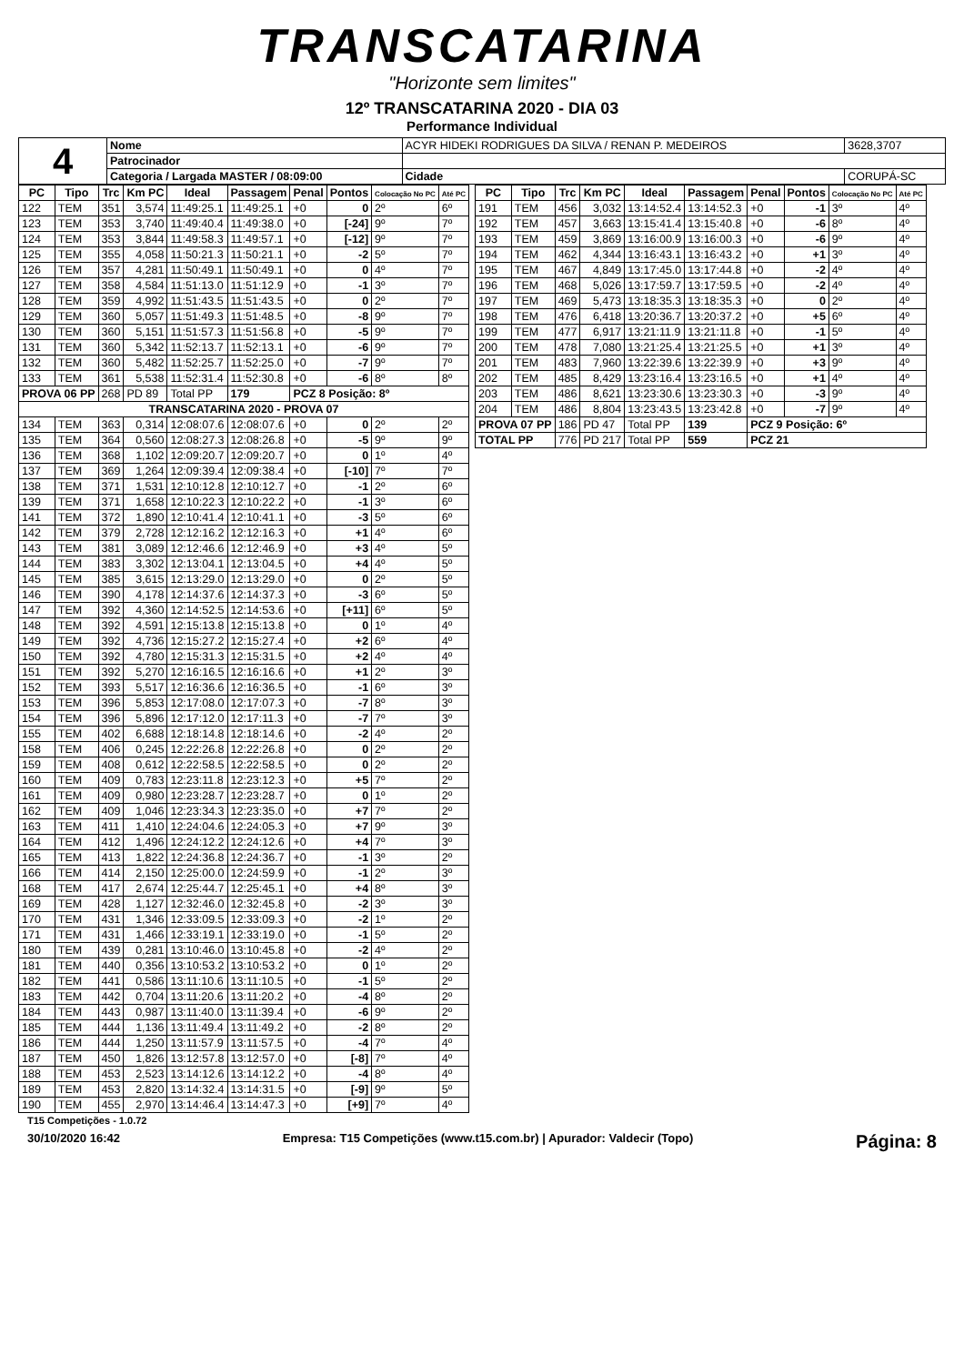TRANSCATARINA
"Horizonte sem limites"
12º TRANSCATARINA 2020 - DIA 03
Performance Individual
| 4 | Nome | ACYR HIDEKI RODRIGUES DA SILVA / RENAN P. MEDEIROS | | | 3628,3707 |
| | Patrocinador | | | | |
| | Categoria / Largada MASTER / 08:09:00 | | Cidade | CORUPÁ-SC | |
| PC | Tipo | Trc | Km PC | Ideal | Passagem | Penal | Pontos | Colocação No PC | Até PC |
| --- | --- | --- | --- | --- | --- | --- | --- | --- | --- |
| 122 | TEM | 351 | 3,574 | 11:49:25.1 | 11:49:25.1 | +0 | 0 | 2º | 6º |
| 123 | TEM | 353 | 3,740 | 11:49:40.4 | 11:49:38.0 | +0 | [-24] | 9º | 7º |
| 124 | TEM | 353 | 3,844 | 11:49:58.3 | 11:49:57.1 | +0 | [-12] | 9º | 7º |
| 125 | TEM | 355 | 4,058 | 11:50:21.3 | 11:50:21.1 | +0 | -2 | 5º | 7º |
| 126 | TEM | 357 | 4,281 | 11:50:49.1 | 11:50:49.1 | +0 | 0 | 4º | 7º |
| 127 | TEM | 358 | 4,584 | 11:51:13.0 | 11:51:12.9 | +0 | -1 | 3º | 7º |
| 128 | TEM | 359 | 4,992 | 11:51:43.5 | 11:51:43.5 | +0 | 0 | 2º | 7º |
| 129 | TEM | 360 | 5,057 | 11:51:49.3 | 11:51:48.5 | +0 | -8 | 9º | 7º |
| 130 | TEM | 360 | 5,151 | 11:51:57.3 | 11:51:56.8 | +0 | -5 | 9º | 7º |
| 131 | TEM | 360 | 5,342 | 11:52:13.7 | 11:52:13.1 | +0 | -6 | 9º | 7º |
| 132 | TEM | 360 | 5,482 | 11:52:25.7 | 11:52:25.0 | +0 | -7 | 9º | 7º |
| 133 | TEM | 361 | 5,538 | 11:52:31.4 | 11:52:30.8 | +0 | -6 | 8º | 8º |
| PROVA 06 PP | | 268 | PD 89 | Total PP | 179 | PCZ 8 Posição: 8º | | | |
| TRANSCATARINA 2020 - PROVA 07 | | | | | | | | | |
| 134 | TEM | 363 | 0,314 | 12:08:07.6 | 12:08:07.6 | +0 | 0 | 2º | 2º |
| 135 | TEM | 364 | 0,560 | 12:08:27.3 | 12:08:26.8 | +0 | -5 | 9º | 9º |
| 136 | TEM | 368 | 1,102 | 12:09:20.7 | 12:09:20.7 | +0 | 0 | 1º | 4º |
| 137 | TEM | 369 | 1,264 | 12:09:39.4 | 12:09:38.4 | +0 | [-10] | 7º | 7º |
| 138 | TEM | 371 | 1,531 | 12:10:12.8 | 12:10:12.7 | +0 | -1 | 2º | 6º |
| 139 | TEM | 371 | 1,658 | 12:10:22.3 | 12:10:22.2 | +0 | -1 | 3º | 6º |
| 141 | TEM | 372 | 1,890 | 12:10:41.4 | 12:10:41.1 | +0 | -3 | 5º | 6º |
| 142 | TEM | 379 | 2,728 | 12:12:16.2 | 12:12:16.3 | +0 | +1 | 4º | 6º |
| 143 | TEM | 381 | 3,089 | 12:12:46.6 | 12:12:46.9 | +0 | +3 | 4º | 5º |
| 144 | TEM | 383 | 3,302 | 12:13:04.1 | 12:13:04.5 | +0 | +4 | 4º | 5º |
| 145 | TEM | 385 | 3,615 | 12:13:29.0 | 12:13:29.0 | +0 | 0 | 2º | 5º |
| 146 | TEM | 390 | 4,178 | 12:14:37.6 | 12:14:37.3 | +0 | -3 | 6º | 5º |
| 147 | TEM | 392 | 4,360 | 12:14:52.5 | 12:14:53.6 | +0 | [+11] | 6º | 5º |
| 148 | TEM | 392 | 4,591 | 12:15:13.8 | 12:15:13.8 | +0 | 0 | 1º | 4º |
| 149 | TEM | 392 | 4,736 | 12:15:27.2 | 12:15:27.4 | +0 | +2 | 6º | 4º |
| 150 | TEM | 392 | 4,780 | 12:15:31.3 | 12:15:31.5 | +0 | +2 | 4º | 4º |
| 151 | TEM | 392 | 5,270 | 12:16:16.5 | 12:16:16.6 | +0 | +1 | 2º | 3º |
| 152 | TEM | 393 | 5,517 | 12:16:36.6 | 12:16:36.5 | +0 | -1 | 6º | 3º |
| 153 | TEM | 396 | 5,853 | 12:17:08.0 | 12:17:07.3 | +0 | -7 | 8º | 3º |
| 154 | TEM | 396 | 5,896 | 12:17:12.0 | 12:17:11.3 | +0 | -7 | 7º | 3º |
| 155 | TEM | 402 | 6,688 | 12:18:14.8 | 12:18:14.6 | +0 | -2 | 4º | 2º |
| 158 | TEM | 406 | 0,245 | 12:22:26.8 | 12:22:26.8 | +0 | 0 | 2º | 2º |
| 159 | TEM | 408 | 0,612 | 12:22:58.5 | 12:22:58.5 | +0 | 0 | 2º | 2º |
| 160 | TEM | 409 | 0,783 | 12:23:11.8 | 12:23:12.3 | +0 | +5 | 7º | 2º |
| 161 | TEM | 409 | 0,980 | 12:23:28.7 | 12:23:28.7 | +0 | 0 | 1º | 2º |
| 162 | TEM | 409 | 1,046 | 12:23:34.3 | 12:23:35.0 | +0 | +7 | 7º | 2º |
| 163 | TEM | 411 | 1,410 | 12:24:04.6 | 12:24:05.3 | +0 | +7 | 9º | 3º |
| 164 | TEM | 412 | 1,496 | 12:24:12.2 | 12:24:12.6 | +0 | +4 | 7º | 3º |
| 165 | TEM | 413 | 1,822 | 12:24:36.8 | 12:24:36.7 | +0 | -1 | 3º | 2º |
| 166 | TEM | 414 | 2,150 | 12:25:00.0 | 12:24:59.9 | +0 | -1 | 2º | 3º |
| 168 | TEM | 417 | 2,674 | 12:25:44.7 | 12:25:45.1 | +0 | +4 | 8º | 3º |
| 169 | TEM | 428 | 1,127 | 12:32:46.0 | 12:32:45.8 | +0 | -2 | 3º | 3º |
| 170 | TEM | 431 | 1,346 | 12:33:09.5 | 12:33:09.3 | +0 | -2 | 1º | 2º |
| 171 | TEM | 431 | 1,466 | 12:33:19.1 | 12:33:19.0 | +0 | -1 | 5º | 2º |
| 180 | TEM | 439 | 0,281 | 13:10:46.0 | 13:10:45.8 | +0 | -2 | 4º | 2º |
| 181 | TEM | 440 | 0,356 | 13:10:53.2 | 13:10:53.2 | +0 | 0 | 1º | 2º |
| 182 | TEM | 441 | 0,586 | 13:11:10.6 | 13:11:10.5 | +0 | -1 | 5º | 2º |
| 183 | TEM | 442 | 0,704 | 13:11:20.6 | 13:11:20.2 | +0 | -4 | 8º | 2º |
| 184 | TEM | 443 | 0,987 | 13:11:40.0 | 13:11:39.4 | +0 | -6 | 9º | 2º |
| 185 | TEM | 444 | 1,136 | 13:11:49.4 | 13:11:49.2 | +0 | -2 | 8º | 2º |
| 186 | TEM | 444 | 1,250 | 13:11:57.9 | 13:11:57.5 | +0 | -4 | 7º | 4º |
| 187 | TEM | 450 | 1,826 | 13:12:57.8 | 13:12:57.0 | +0 | [-8] | 7º | 4º |
| 188 | TEM | 453 | 2,523 | 13:14:12.6 | 13:14:12.2 | +0 | -4 | 8º | 4º |
| 189 | TEM | 453 | 2,820 | 13:14:32.4 | 13:14:31.5 | +0 | [-9] | 9º | 5º |
| 190 | TEM | 455 | 2,970 | 13:14:46.4 | 13:14:47.3 | +0 | [+9] | 7º | 4º |
| PC | Tipo | Trc | Km PC | Ideal | Passagem | Penal | Pontos | Colocação No PC | Até PC |
| --- | --- | --- | --- | --- | --- | --- | --- | --- | --- |
| 191 | TEM | 456 | 3,032 | 13:14:52.4 | 13:14:52.3 | +0 | -1 | 3º | 4º |
| 192 | TEM | 457 | 3,663 | 13:15:41.4 | 13:15:40.8 | +0 | -6 | 8º | 4º |
| 193 | TEM | 459 | 3,869 | 13:16:00.9 | 13:16:00.3 | +0 | -6 | 9º | 4º |
| 194 | TEM | 462 | 4,344 | 13:16:43.1 | 13:16:43.2 | +0 | +1 | 3º | 4º |
| 195 | TEM | 467 | 4,849 | 13:17:45.0 | 13:17:44.8 | +0 | -2 | 4º | 4º |
| 196 | TEM | 468 | 5,026 | 13:17:59.7 | 13:17:59.5 | +0 | -2 | 4º | 4º |
| 197 | TEM | 469 | 5,473 | 13:18:35.3 | 13:18:35.3 | +0 | 0 | 2º | 4º |
| 198 | TEM | 476 | 6,418 | 13:20:36.7 | 13:20:37.2 | +0 | +5 | 6º | 4º |
| 199 | TEM | 477 | 6,917 | 13:21:11.9 | 13:21:11.8 | +0 | -1 | 5º | 4º |
| 200 | TEM | 478 | 7,080 | 13:21:25.4 | 13:21:25.5 | +0 | +1 | 3º | 4º |
| 201 | TEM | 483 | 7,960 | 13:22:39.6 | 13:22:39.9 | +0 | +3 | 9º | 4º |
| 202 | TEM | 485 | 8,429 | 13:23:16.4 | 13:23:16.5 | +0 | +1 | 4º | 4º |
| 203 | TEM | 486 | 8,621 | 13:23:30.6 | 13:23:30.3 | +0 | -3 | 9º | 4º |
| 204 | TEM | 486 | 8,804 | 13:23:43.5 | 13:23:42.8 | +0 | -7 | 9º | 4º |
| PROVA 07 PP | | 186 | PD 47 | Total PP | 139 | PCZ 9 Posição: 6º | | | |
| TOTAL PP | | 776 | PD 217 | Total PP | 559 | PCZ 21 | | | |
T15 Competições - 1.0.72
30/10/2020 16:42 Empresa: T15 Competições (www.t15.com.br) | Apurador: Valdecir (Topo) Página: 8